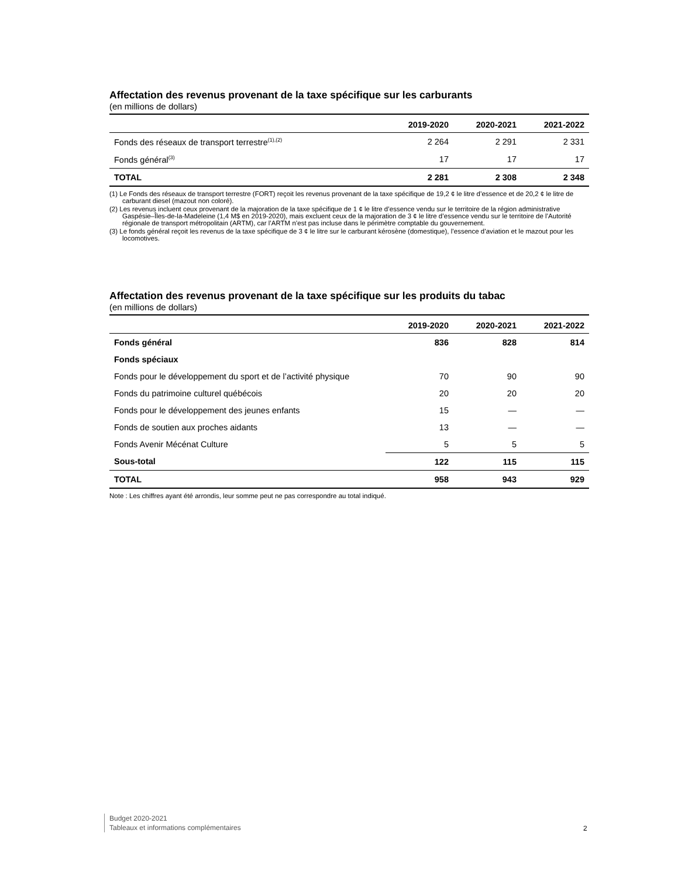Affectation des revenus provenant de la taxe spécifique sur les carburants
(en millions de dollars)
| | 2019-2020 | 2020-2021 | 2021-2022 |
| --- | --- | --- | --- |
| Fonds des réseaux de transport terrestre<sup>(1),(2)</sup> | 2 264 | 2 291 | 2 331 |
| Fonds général<sup>(3)</sup> | 17 | 17 | 17 |
| TOTAL | 2 281 | 2 308 | 2 348 |
(1) Le Fonds des réseaux de transport terrestre (FORT) reçoit les revenus provenant de la taxe spécifique de 19,2 ¢ le litre d’essence et de 20,2 ¢ le litre de carburant diesel (mazout non coloré).
(2) Les revenus incluent ceux provenant de la majoration de la taxe spécifique de 1 ¢ le litre d’essence vendu sur le territoire de la région administrative Gaspésie–Îles-de-la-Madeleine (1,4 M$ en 2019-2020), mais excluent ceux de la majoration de 3 ¢ le litre d’essence vendu sur le territoire de l’Autorité régionale de transport métropolitain (ARTM), car l’ARTM n’est pas incluse dans le périmètre comptable du gouvernement.
(3) Le fonds général reçoit les revenus de la taxe spécifique de 3 ¢ le litre sur le carburant kérosène (domestique), l’essence d’aviation et le mazout pour les locomotives.
Affectation des revenus provenant de la taxe spécifique sur les produits du tabac
(en millions de dollars)
| | 2019-2020 | 2020-2021 | 2021-2022 |
| --- | --- | --- | --- |
| Fonds général | 836 | 828 | 814 |
| Fonds spéciaux | | | |
| Fonds pour le développement du sport et de l’activité physique | 70 | 90 | 90 |
| Fonds du patrimoine culturel québécois | 20 | 20 | 20 |
| Fonds pour le développement des jeunes enfants | 15 | — | — |
| Fonds de soutien aux proches aidants | 13 | — | — |
| Fonds Avenir Mécénat Culture | 5 | 5 | 5 |
| Sous-total | 122 | 115 | 115 |
| TOTAL | 958 | 943 | 929 |
Note : Les chiffres ayant été arrondis, leur somme peut ne pas correspondre au total indiqué.
Budget 2020-2021
Tableaux et informations complémentaires
2